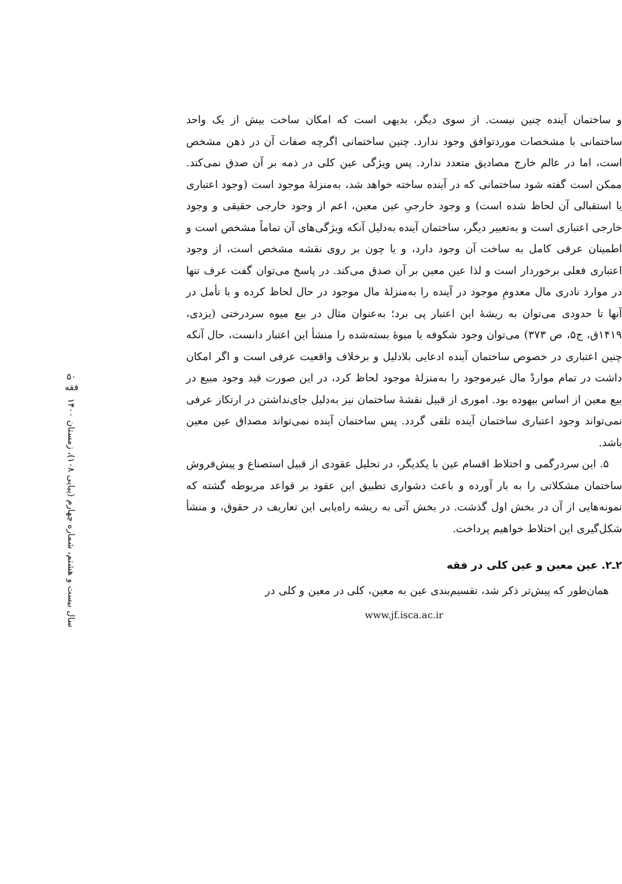و ساختمان آینده چنین نیست. از سوی دیگر، بدیهی است که امکان ساخت بیش از یک واحد ساختمانی با مشخصات موردتوافق وجود ندارد. چنین ساختمانی اگرچه صفات آن در ذهن مشخص است، اما در عالم خارج مصادیق متعدد ندارد. پس ویژگی عین کلی در ذمه بر آن صدق نمی‌کند. ممکن است گفته شود ساختمانی که در آینده ساخته خواهد شد، به‌منزلهٔ موجود است (وجود اعتباری یا استقبالی آن لحاظ شده است) و وجود خارجیِ عین معین، اعم از وجود خارجی حقیقی و وجود خارجی اعتباری است و به‌تعبیر دیگر، ساختمان آینده به‌دلیل آنکه ویژگی‌های آن تماماً مشخص است و اطمینان عرفی کامل به ساخت آن وجود دارد، و یا چون بر روی نقشه مشخص است، از وجود اعتباری فعلی برخوردار است و لذا عین معین بر آن صدق می‌کند. در پاسخ می‌توان گفت عرف تنها در موارد نادری مال معدومِ موجود در آینده را به‌منزلهٔ مال موجود در حال لحاظ کرده و با تأمل در آنها تا حدودی می‌توان به ریشهٔ این اعتبار پی برد؛ به‌عنوان مثال در بیع میوه سردرختی (یزدی، ۱۴۱۹ق، ج۵، ص ۳۷۳) می‌توان وجود شکوفه یا میوهٔ بسته‌شده را منشأ این اعتبار دانست، حال آنکه چنین اعتباری در خصوص ساختمان آینده ادعایی بلادلیل و برخلاف واقعیت عرفی است و اگر امکان داشت در تمام مواردْ مال غیرموجود را به‌منزلهٔ موجود لحاظ کرد، در این صورت قید وجود مبیع در بیع معین از اساس بیهوده بود. اموری از قبیل نقشهٔ ساختمان نیز به‌دلیل جای‌نداشتن در ارتکاز عرفی نمی‌تواند وجود اعتباری ساختمان آینده تلقی گردد. پس ساختمان آینده نمی‌تواند مصداق عین معین باشد.
۵. این سردرگمی و اختلاط اقسام عین با یکدیگر، در تحلیل عقودی از قبیل استصناع و پیش‌فروش ساختمان مشکلاتی را به بار آورده و باعث دشواری تطبیق این عقود بر قواعد مربوطه گشته که نمونه‌هایی از آن در بخش اول گذشت. در بخش آتی به ریشه راه‌یابی این تعاریف در حقوق، و منشأ شکل‌گیری این اختلاط خواهیم پرداخت.
۲ـ۲. عین معین و عین کلی در فقه
همان‌طور که پیش‌تر ذکر شد، تقسیم‌بندی عین به معین، کلی در معین و کلی در
www.jf.isca.ac.ir
۵۰
فقه
سال بیست و هشتم، شماره چهارم (پیاپی ۱۰۸)، زمستان ۱۴۰۰